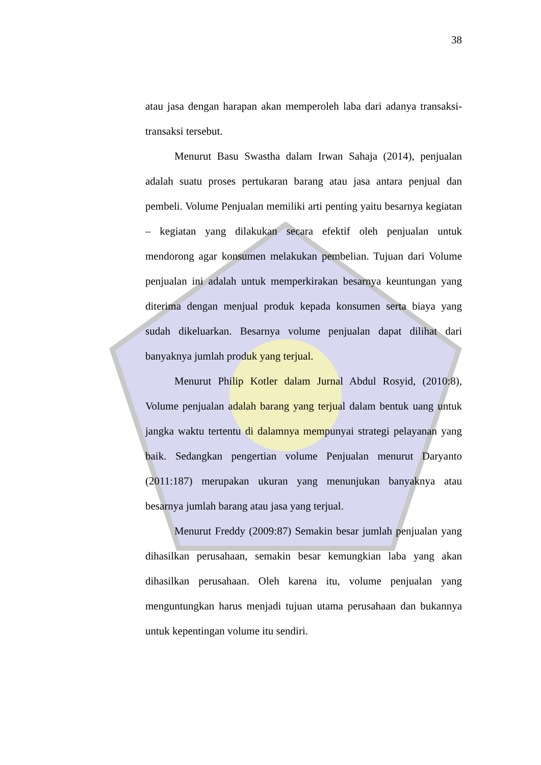38
atau jasa dengan harapan akan memperoleh laba dari adanya transaksi-transaksi tersebut.
Menurut Basu Swastha dalam Irwan Sahaja (2014), penjualan adalah suatu proses pertukaran barang atau jasa antara penjual dan pembeli. Volume Penjualan memiliki arti penting yaitu besarnya kegiatan – kegiatan yang dilakukan secara efektif oleh penjualan untuk mendorong agar konsumen melakukan pembelian. Tujuan dari Volume penjualan ini adalah untuk memperkirakan besarnya keuntungan yang diterima dengan menjual produk kepada konsumen serta biaya yang sudah dikeluarkan. Besarnya volume penjualan dapat dilihat dari banyaknya jumlah produk yang terjual.
Menurut Philip Kotler dalam Jurnal Abdul Rosyid, (2010:8), Volume penjualan adalah barang yang terjual dalam bentuk uang untuk jangka waktu tertentu di dalamnya mempunyai strategi pelayanan yang baik. Sedangkan pengertian volume Penjualan menurut Daryanto (2011:187) merupakan ukuran yang menunjukan banyaknya atau besarnya jumlah barang atau jasa yang terjual.
Menurut Freddy (2009:87) Semakin besar jumlah penjualan yang dihasilkan perusahaan, semakin besar kemungkian laba yang akan dihasilkan perusahaan. Oleh karena itu, volume penjualan yang menguntungkan harus menjadi tujuan utama perusahaan dan bukannya untuk kepentingan volume itu sendiri.